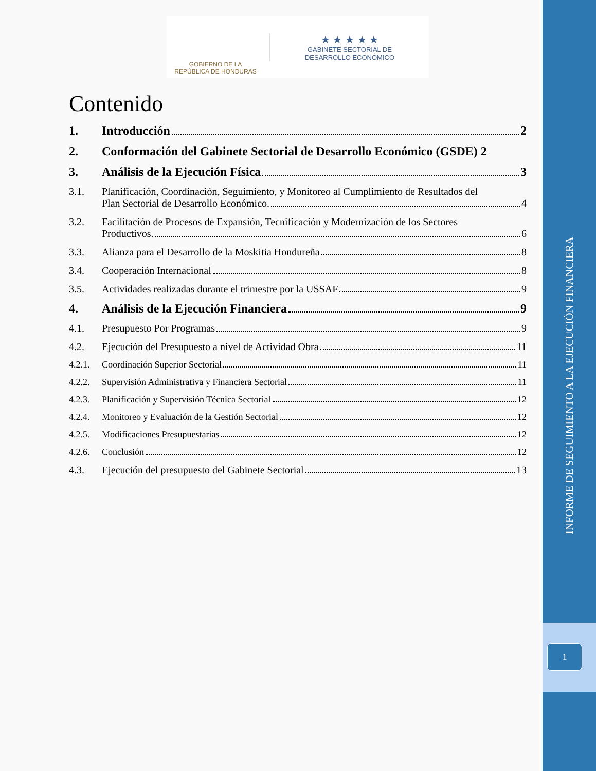1
INFORME DE SEGUIMIENTO A LA EJECUCIÓN FINANCIERA
GOBIERNO DE LA
REPÚBLICA DE HONDURAS
★ ★ ★ ★ ★
GABINETE SECTORIAL DE
DESARROLLO ECONÓMICO
Contenido
1. Introducción 2
2. Conformación del Gabinete Sectorial de Desarrollo Económico (GSDE) 2
3. Análisis de la Ejecución Física 3
3.1. Planificación, Coordinación, Seguimiento, y Monitoreo al Cumplimiento de Resultados del
Plan Sectorial de Desarrollo Económico. 4
3.2. Facilitación de Procesos de Expansión, Tecnificación y Modernización de los Sectores
Productivos. 6
3.3. Alianza para el Desarrollo de la Moskitia Hondureña 8
3.4. Cooperación Internacional 8
3.5. Actividades realizadas durante el trimestre por la USSAF 9
4. Análisis de la Ejecución Financiera 9
4.1. Presupuesto Por Programas 9
4.2. Ejecución del Presupuesto a nivel de Actividad Obra 11
4.2.1. Coordinación Superior Sectorial 11
4.2.2. Supervisión Administrativa y Financiera Sectorial 11
4.2.3. Planificación y Supervisión Técnica Sectorial 12
4.2.4. Monitoreo y Evaluación de la Gestión Sectorial 12
4.2.5. Modificaciones Presupuestarias 12
4.2.6. Conclusión 12
4.3. Ejecución del presupuesto del Gabinete Sectorial 13